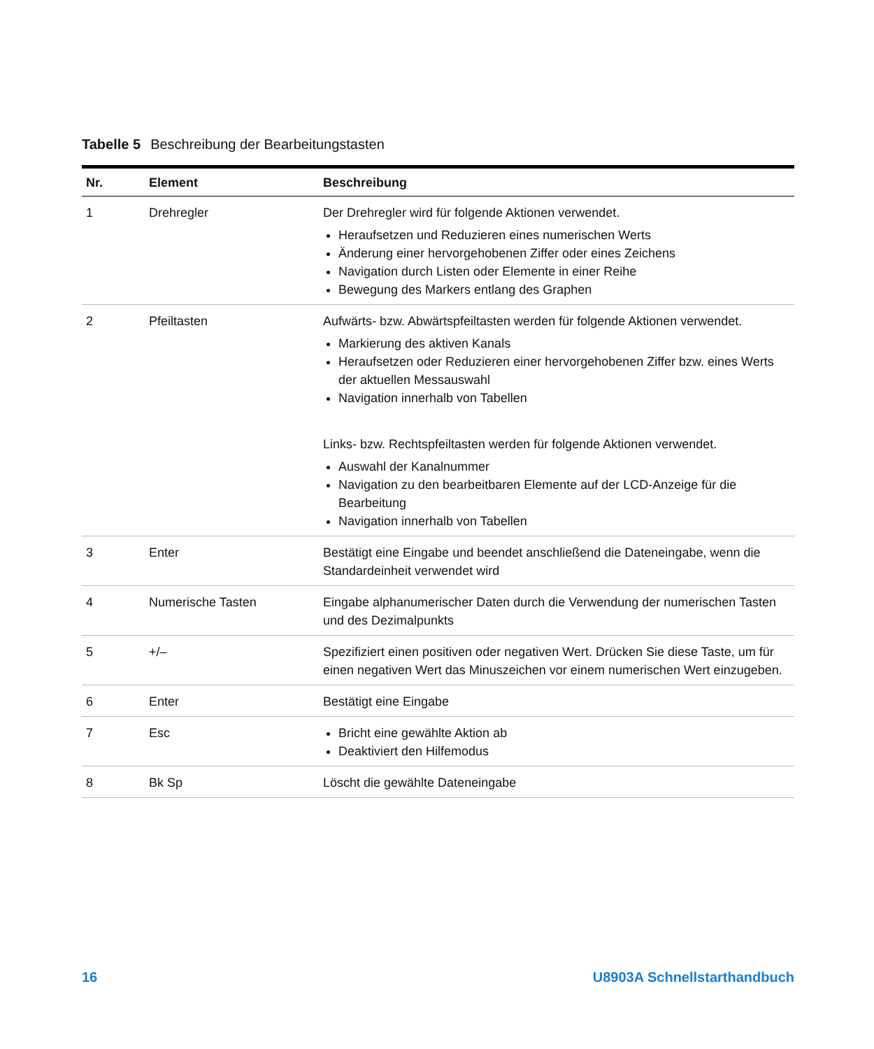Tabelle 5 Beschreibung der Bearbeitungstasten
| Nr. | Element | Beschreibung |
| --- | --- | --- |
| 1 | Drehregler | Der Drehregler wird für folgende Aktionen verwendet. Heraufsetzen und Reduzieren eines numerischen Werts Änderung einer hervorgehobenen Ziffer oder eines Zeichens Navigation durch Listen oder Elemente in einer Reihe Bewegung des Markers entlang des Graphen |
| 2 | Pfeiltasten | Aufwärts- bzw. Abwärtspfeiltasten werden für folgende Aktionen verwendet. Markierung des aktiven Kanals Heraufsetzen oder Reduzieren einer hervorgehobenen Ziffer bzw. eines Werts der aktuellen Messauswahl Navigation innerhalb von Tabellen Links- bzw. Rechtspfeiltasten werden für folgende Aktionen verwendet. Auswahl der Kanalnummer Navigation zu den bearbeitbaren Elemente auf der LCD-Anzeige für die Bearbeitung Navigation innerhalb von Tabellen |
| 3 | Enter | Bestätigt eine Eingabe und beendet anschließend die Dateneingabe, wenn die Standardeinheit verwendet wird |
| 4 | Numerische Tasten | Eingabe alphanumerischer Daten durch die Verwendung der numerischen Tasten und des Dezimalpunkts |
| 5 | +/– | Spezifiziert einen positiven oder negativen Wert. Drücken Sie diese Taste, um für einen negativen Wert das Minuszeichen vor einem numerischen Wert einzugeben. |
| 6 | Enter | Bestätigt eine Eingabe |
| 7 | Esc | Bricht eine gewählte Aktion ab Deaktiviert den Hilfemodus |
| 8 | Bk Sp | Löscht die gewählte Dateneingabe |
16 U8903A Schnellstarthandbuch